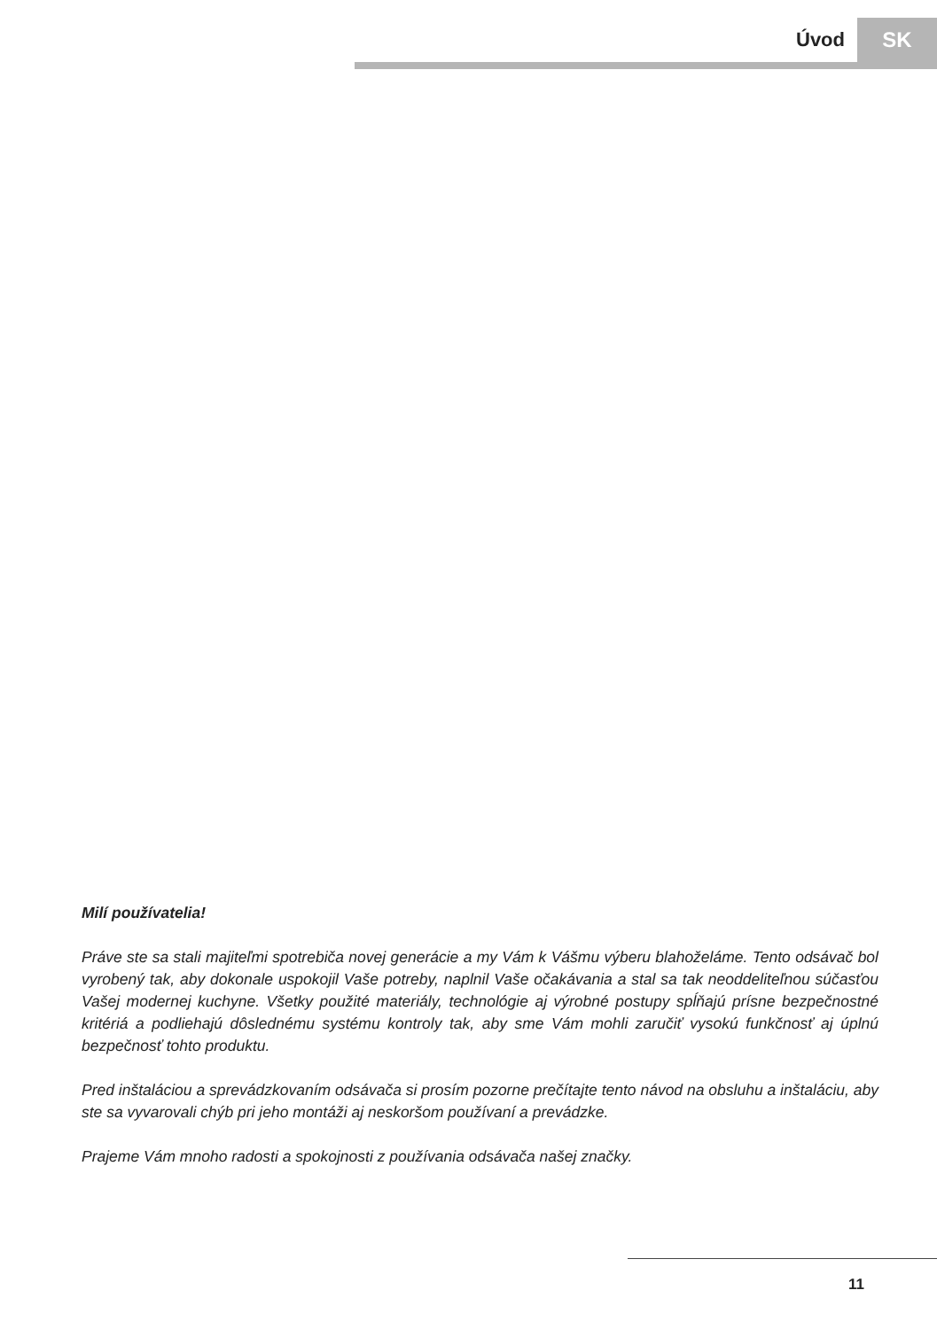Úvod SK
Milí používatelia!
Práve ste sa stali majiteľmi spotrebiča novej generácie a my Vám k Vášmu výberu blahoželáme. Tento odsávač bol vyrobený tak, aby dokonale uspokojil Vaše potreby, naplnil Vaše očakávania a stal sa tak neoddeliteľnou súčasťou Vašej modernej kuchyne. Všetky použité materiály, technológie aj výrobné postupy spĺňajú prísne bezpečnostné kritériá a podliehajú dôslednému systému kontroly tak, aby sme Vám mohli zaručiť vysokú funkčnosť aj úplnú bezpečnosť tohto produktu.
Pred inštaláciou a sprevádzkovaním odsávača si prosím pozorne prečítajte tento návod na obsluhu a inštaláciu, aby ste sa vyvarovali chýb pri jeho montáži aj neskoršom používaní a prevádzke.
Prajeme Vám mnoho radosti a spokojnosti z používania odsávača našej značky.
11